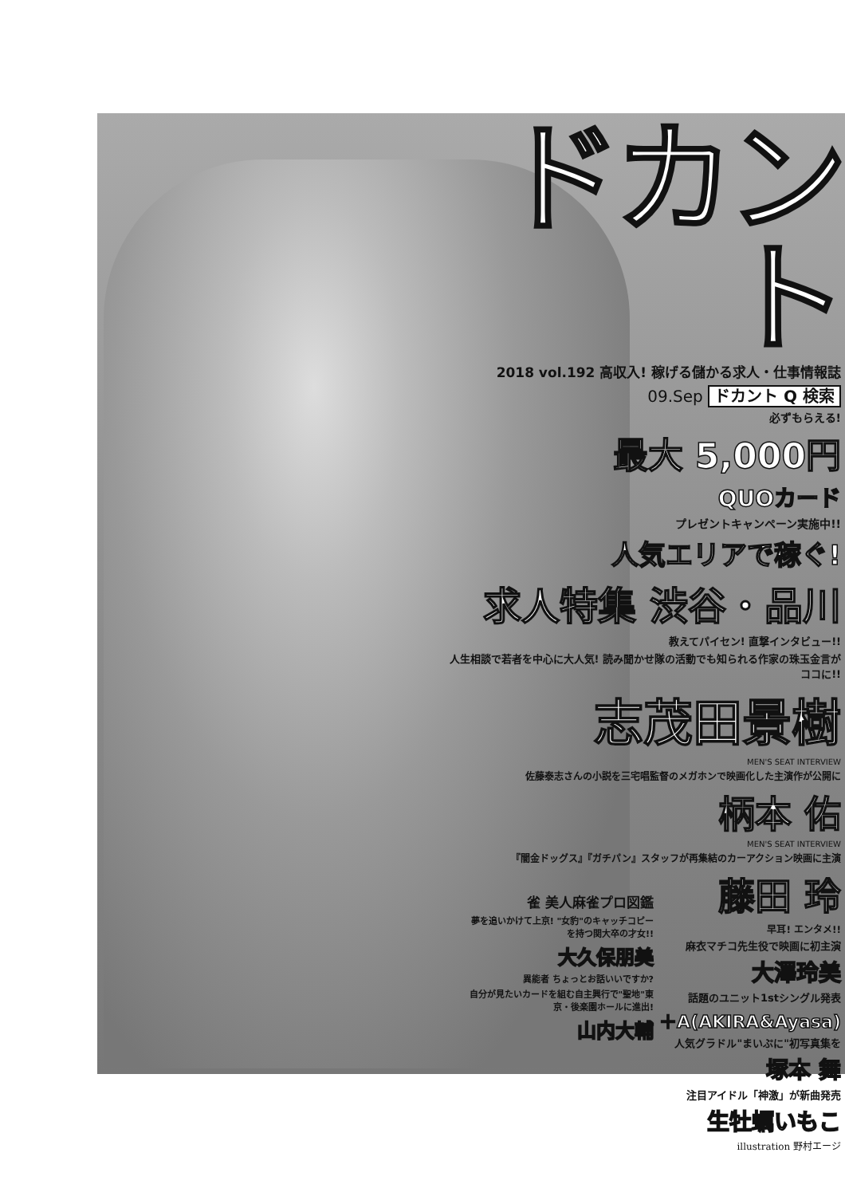ドカント
2018 vol.192 高収入! 稼げる儲かる求人・仕事情報誌
09.Sep ドカント Q 検索
必ずもらえる!
最大 5,000円
QUOカード
プレゼントキャンペーン実施中!!
人気エリアで稼ぐ!
求人特集 渋谷・品川
教えてパイセン! 直撃インタビュー!!
人生相談で若者を中心に大人気! 読み聞かせ隊の活動でも知られる作家の珠玉金言がココに!!
志茂田景樹
MEN'S SEAT INTERVIEW
佐藤泰志さんの小説を三宅唱監督のメガホンで映画化した主演作が公開に
柄本 佑
MEN'S SEAT INTERVIEW
『闇金ドッグス』『ガチパン』スタッフが再集結のカーアクション映画に主演
藤田 玲
早耳! エンタメ!!
麻衣マチコ先生役で映画に初主演
大澤玲美
話題のユニット1stシングル発表
＋A(AKIRA&Ayasa)
人気グラドル"まいぷに"初写真集を
塚本 舞
注目アイドル「神激」が新曲発売
生牡蠣いもこ
illustration 野村エージ
雀 美人麻雀プロ図鑑
夢を追いかけて上京! "女豹"のキャッチコピーを持つ関大卒の才女!!
大久保朋美
異能者 ちょっとお話いいですか?
自分が見たいカードを組む自主興行で"聖地"東京・後楽園ホールに進出!
山内大輔